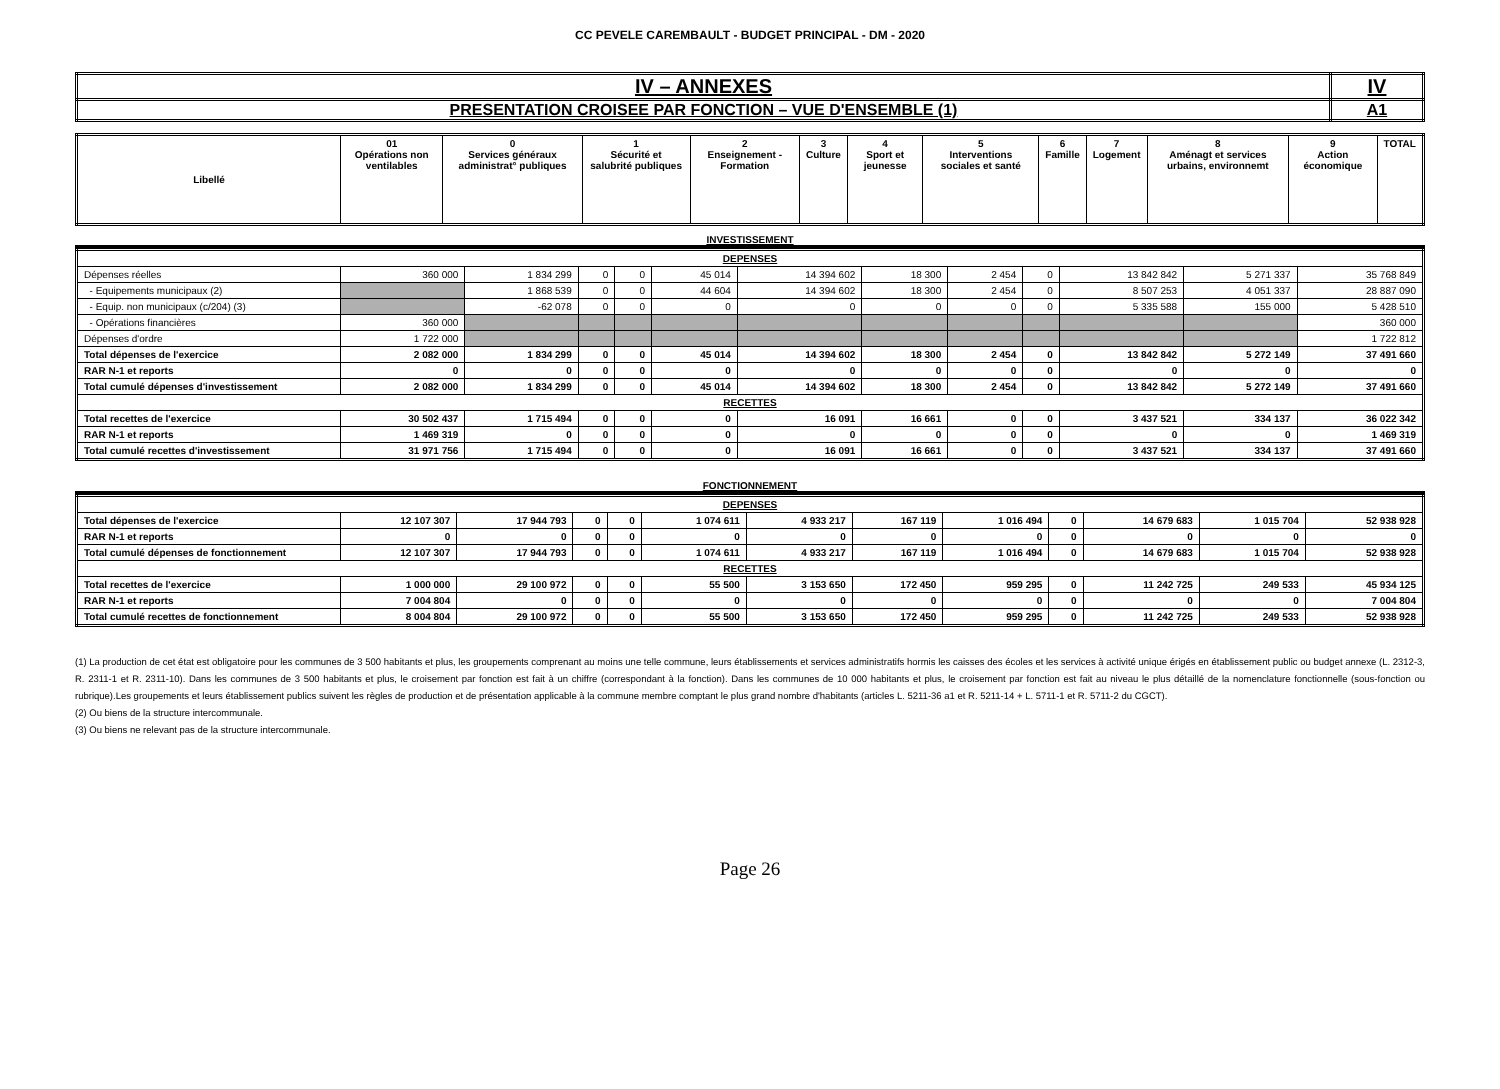CC PEVELE CAREMBAULT - BUDGET PRINCIPAL - DM - 2020
| IV – ANNEXES | IV |
| PRESENTATION CROISEE PAR FONCTION – VUE D'ENSEMBLE (1) | A1 |
| Libellé | 01 Opérations non ventilables | 0 Services généraux administrat° publiques | 1 Sécurité et salubrité publiques | 2 Enseignement - Formation | 3 Culture | 4 Sport et jeunesse | 5 Interventions sociales et santé | 6 Famille | 7 Logement | 8 Aménagt et services urbains, environnemt | 9 Action économique | TOTAL |
| --- | --- | --- | --- | --- | --- | --- | --- | --- | --- | --- | --- | --- |
INVESTISSEMENT
| DEPENSES | | | | | | | | | | | | |
| Dépenses réelles | 360 000 | 1 834 299 | 0 | 0 | 45 014 | 14 394 602 | 18 300 | 2 454 | 0 | 13 842 842 | 5 271 337 | 35 768 849 |
| - Equipements municipaux (2) | | 1 868 539 | 0 | 0 | 44 604 | 14 394 602 | 18 300 | 2 454 | 0 | 8 507 253 | 4 051 337 | 28 887 090 |
| - Equip. non municipaux (c/204) (3) | | -62 078 | 0 | 0 | 0 | 0 | 0 | 0 | 0 | 5 335 588 | 155 000 | 5 428 510 |
| - Opérations financières | 360 000 | | | | | | | | | | | 360 000 |
| Dépenses d'ordre | 1 722 000 | | | | | | | | | | | 1 722 812 |
| Total dépenses de l'exercice | 2 082 000 | 1 834 299 | 0 | 0 | 45 014 | 14 394 602 | 18 300 | 2 454 | 0 | 13 842 842 | 5 272 149 | 37 491 660 |
| RAR N-1 et reports | 0 | 0 | 0 | 0 | 0 | 0 | 0 | 0 | 0 | 0 | 0 | 0 |
| Total cumulé dépenses d'investissement | 2 082 000 | 1 834 299 | 0 | 0 | 45 014 | 14 394 602 | 18 300 | 2 454 | 0 | 13 842 842 | 5 272 149 | 37 491 660 |
| RECETTES | | | | | | | | | | | | |
| Total recettes de l'exercice | 30 502 437 | 1 715 494 | 0 | 0 | 0 | 16 091 | 16 661 | 0 | 0 | 3 437 521 | 334 137 | 36 022 342 |
| RAR N-1 et reports | 1 469 319 | 0 | 0 | 0 | 0 | 0 | 0 | 0 | 0 | 0 | 0 | 1 469 319 |
| Total cumulé recettes d'investissement | 31 971 756 | 1 715 494 | 0 | 0 | 0 | 16 091 | 16 661 | 0 | 0 | 3 437 521 | 334 137 | 37 491 660 |
FONCTIONNEMENT
| DEPENSES | | | | | | | | | | | | |
| Total dépenses de l'exercice | 12 107 307 | 17 944 793 | 0 | 0 | 1 074 611 | 4 933 217 | 167 119 | 1 016 494 | 0 | 14 679 683 | 1 015 704 | 52 938 928 |
| RAR N-1 et reports | 0 | 0 | 0 | 0 | 0 | 0 | 0 | 0 | 0 | 0 | 0 | 0 |
| Total cumulé dépenses de fonctionnement | 12 107 307 | 17 944 793 | 0 | 0 | 1 074 611 | 4 933 217 | 167 119 | 1 016 494 | 0 | 14 679 683 | 1 015 704 | 52 938 928 |
| RECETTES | | | | | | | | | | | | |
| Total recettes de l'exercice | 1 000 000 | 29 100 972 | 0 | 0 | 55 500 | 3 153 650 | 172 450 | 959 295 | 0 | 11 242 725 | 249 533 | 45 934 125 |
| RAR N-1 et reports | 7 004 804 | 0 | 0 | 0 | 0 | 0 | 0 | 0 | 0 | 0 | 0 | 7 004 804 |
| Total cumulé recettes de fonctionnement | 8 004 804 | 29 100 972 | 0 | 0 | 55 500 | 3 153 650 | 172 450 | 959 295 | 0 | 11 242 725 | 249 533 | 52 938 928 |
(1) La production de cet état est obligatoire pour les communes de 3 500 habitants et plus, les groupements comprenant au moins une telle commune, leurs établissements et services administratifs hormis les caisses des écoles et les services à activité unique érigés en établissement public ou budget annexe (L. 2312-3, R. 2311-1 et R. 2311-10). Dans les communes de 3 500 habitants et plus, le croisement par fonction est fait à un chiffre (correspondant à la fonction). Dans les communes de 10 000 habitants et plus, le croisement par fonction est fait au niveau le plus détaillé de la nomenclature fonctionnelle (sous-fonction ou rubrique).Les groupements et leurs établissement publics suivent les règles de production et de présentation applicable à la commune membre comptant le plus grand nombre d'habitants (articles L. 5211-36 a1 et R. 5211-14 + L. 5711-1 et R. 5711-2 du CGCT).
(2) Ou biens de la structure intercommunale.
(3) Ou biens ne relevant pas de la structure intercommunale.
Page 26